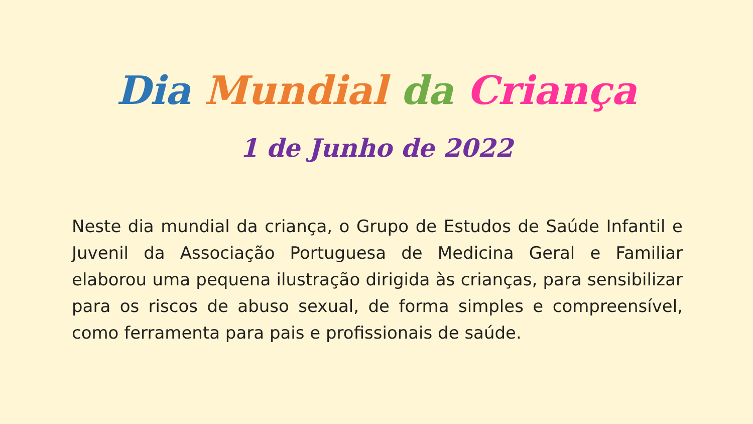Dia Mundial da Criança
1 de Junho de 2022
Neste dia mundial da criança, o Grupo de Estudos de Saúde Infantil e Juvenil da Associação Portuguesa de Medicina Geral e Familiar elaborou uma pequena ilustração dirigida às crianças, para sensibilizar para os riscos de abuso sexual, de forma simples e compreensível, como ferramenta para pais e profissionais de saúde.